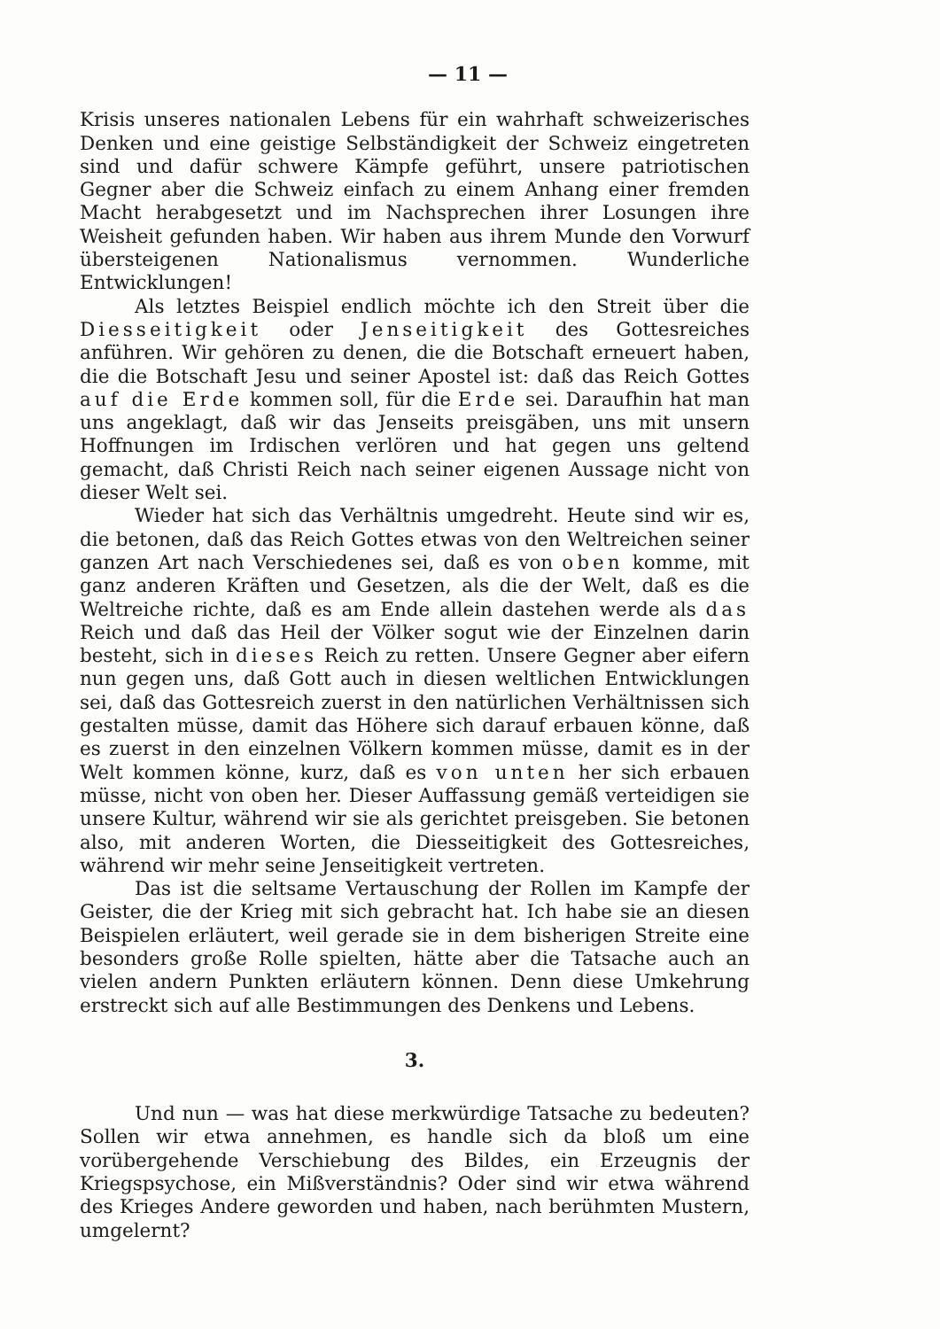— 11 —
Krisis unseres nationalen Lebens für ein wahrhaft schweizerisches Denken und eine geistige Selbständigkeit der Schweiz eingetreten sind und dafür schwere Kämpfe geführt, unsere patriotischen Gegner aber die Schweiz einfach zu einem Anhang einer fremden Macht herabgesetzt und im Nachsprechen ihrer Losungen ihre Weisheit gefunden haben. Wir haben aus ihrem Munde den Vorwurf übersteigenen Nationalismus vernommen. Wunderliche Entwicklungen!
Als letztes Beispiel endlich möchte ich den Streit über die Diesseitigkeit oder Jenseitigkeit des Gottesreiches anführen. Wir gehören zu denen, die die Botschaft erneuert haben, die die Botschaft Jesu und seiner Apostel ist: daß das Reich Gottes auf die Erde kommen soll, für die Erde sei. Daraufhin hat man uns angeklagt, daß wir das Jenseits preisgäben, uns mit unsern Hoffnungen im Irdischen verlören und hat gegen uns geltend gemacht, daß Christi Reich nach seiner eigenen Aussage nicht von dieser Welt sei.
Wieder hat sich das Verhältnis umgedreht. Heute sind wir es, die betonen, daß das Reich Gottes etwas von den Weltreichen seiner ganzen Art nach Verschiedenes sei, daß es von oben komme, mit ganz anderen Kräften und Gesetzen, als die der Welt, daß es die Weltreiche richte, daß es am Ende allein dastehen werde als das Reich und daß das Heil der Völker sogut wie der Einzelnen darin besteht, sich in dieses Reich zu retten. Unsere Gegner aber eifern nun gegen uns, daß Gott auch in diesen weltlichen Entwicklungen sei, daß das Gottesreich zuerst in den natürlichen Verhältnissen sich gestalten müsse, damit das Höhere sich darauf erbauen könne, daß es zuerst in den einzelnen Völkern kommen müsse, damit es in der Welt kommen könne, kurz, daß es von unten her sich erbauen müsse, nicht von oben her. Dieser Auffassung gemäß verteidigen sie unsere Kultur, während wir sie als gerichtet preisgeben. Sie betonen also, mit anderen Worten, die Diesseitigkeit des Gottesreiches, während wir mehr seine Jenseitigkeit vertreten.
Das ist die seltsame Vertauschung der Rollen im Kampfe der Geister, die der Krieg mit sich gebracht hat. Ich habe sie an diesen Beispielen erläutert, weil gerade sie in dem bisherigen Streite eine besonders große Rolle spielten, hätte aber die Tatsache auch an vielen andern Punkten erläutern können. Denn diese Umkehrung erstreckt sich auf alle Bestimmungen des Denkens und Lebens.
3.
Und nun — was hat diese merkwürdige Tatsache zu bedeuten? Sollen wir etwa annehmen, es handle sich da bloß um eine vorübergehende Verschiebung des Bildes, ein Erzeugnis der Kriegspsychose, ein Mißverständnis? Oder sind wir etwa während des Krieges Andere geworden und haben, nach berühmten Mustern, umgelernt?